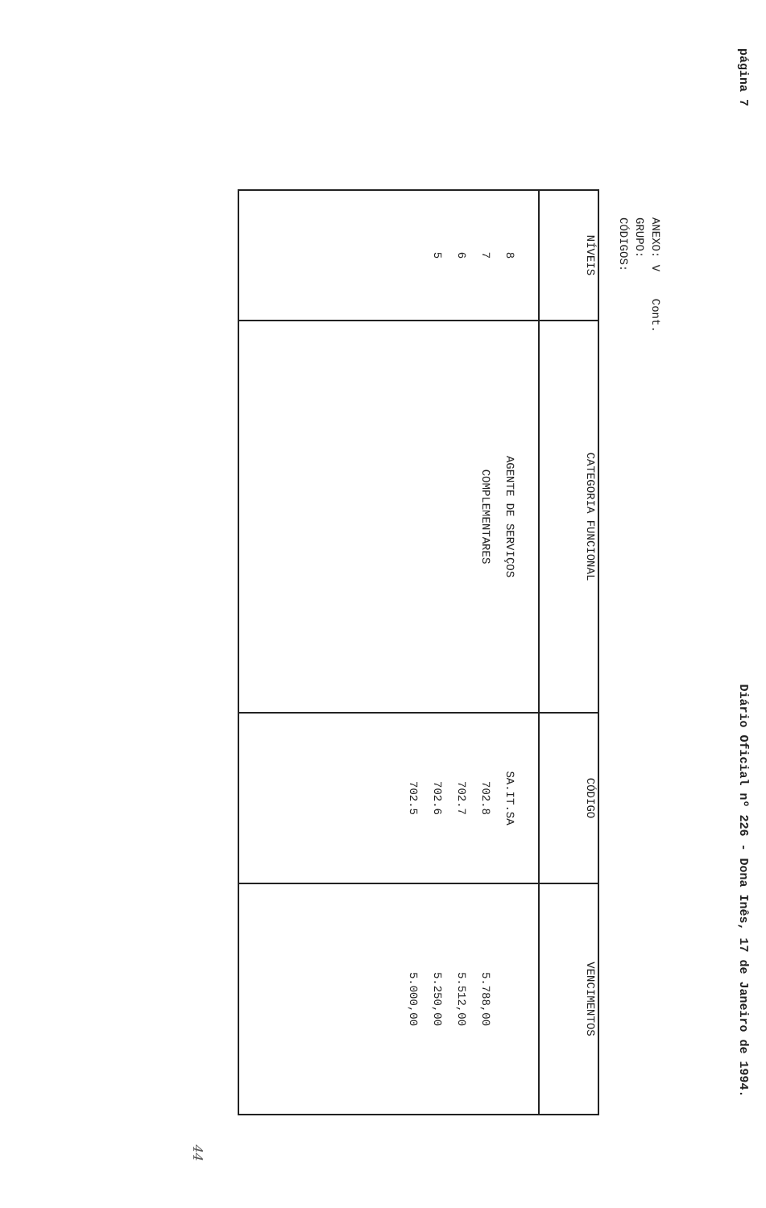página 7 Diário Oficial nº 226 - Dona Inês, 17 de Janeiro de 1994.
ANEXO: V Cont.
GRUPO:
CÓDIGOS:
| NÍVEIS | CATEGORIA FUNCIONAL | CÓDIGO | VENCIMENTOS |
| --- | --- | --- | --- |
| 8 7 6 5 | AGENTE DE SERVIÇOS COMPLEMENTARES | SA.IT.SA 702.8 702.7 702.6 702.5 | 5.788,00 5.512,00 5.250,00 5.000,00 |
44